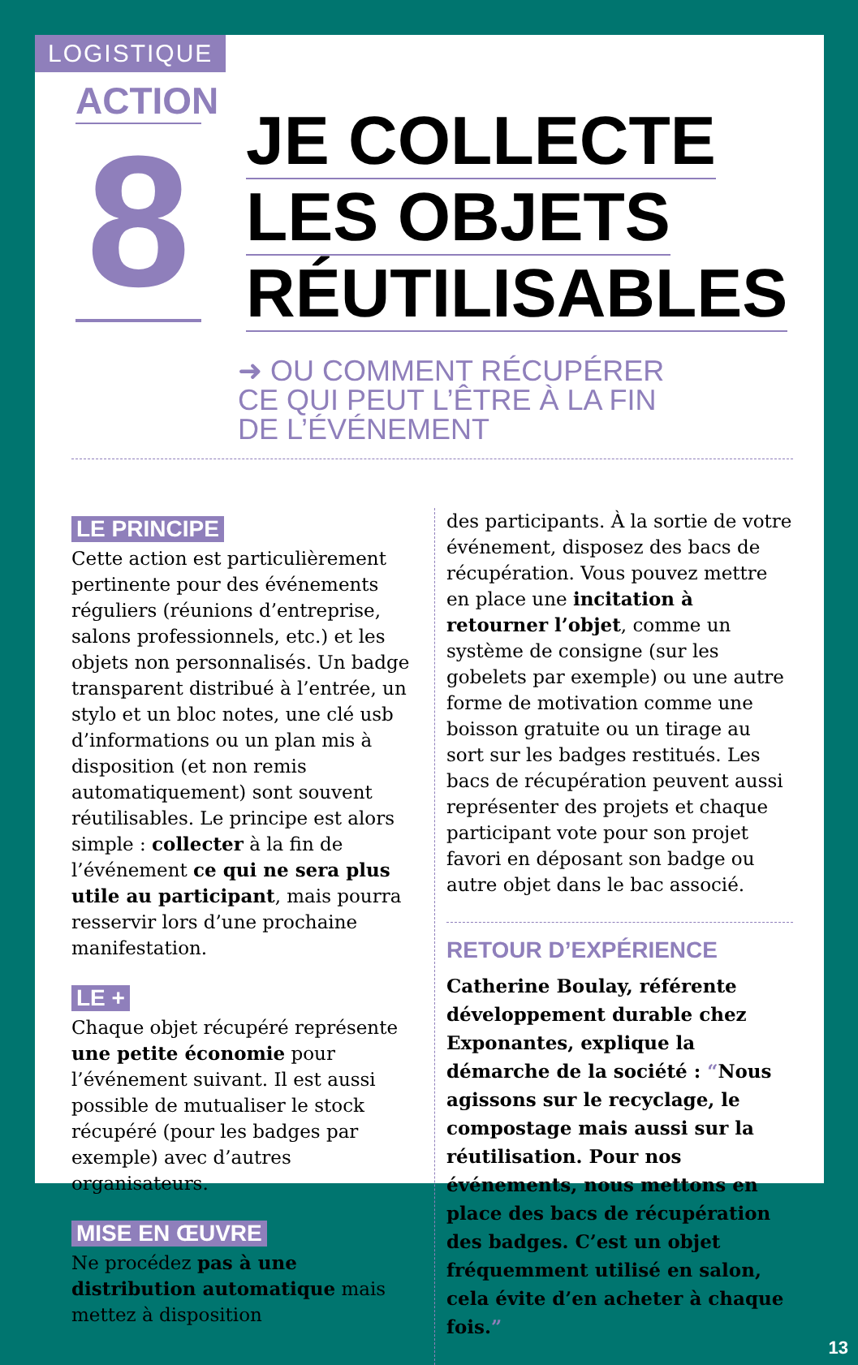LOGISTIQUE
ACTION
8
JE COLLECTE
LES OBJETS
RÉUTILISABLES
➜ OU COMMENT RÉCUPÉRER
CE QUI PEUT L’ÊTRE À LA FIN
DE L’ÉVÉNEMENT
LE PRINCIPE
Cette action est particulièrement pertinente pour des événements réguliers (réunions d’entreprise, salons professionnels, etc.) et les objets non personnalisés. Un badge transparent distribué à l’entrée, un stylo et un bloc notes, une clé usb d’informations ou un plan mis à disposition (et non remis automatiquement) sont souvent réutilisables. Le principe est alors simple : collecter à la fin de l’événement ce qui ne sera plus utile au participant, mais pourra resservir lors d’une prochaine manifestation.
LE +
Chaque objet récupéré représente une petite économie pour l’événement suivant. Il est aussi possible de mutualiser le stock récupéré (pour les badges par exemple) avec d’autres organisateurs.
MISE EN ŒUVRE
Ne procédez pas à une distribution automatique mais mettez à disposition
des participants. À la sortie de votre événement, disposez des bacs de récupération. Vous pouvez mettre en place une incitation à retourner l’objet, comme un système de consigne (sur les gobelets par exemple) ou une autre forme de motivation comme une boisson gratuite ou un tirage au sort sur les badges restitués. Les bacs de récupération peuvent aussi représenter des projets et chaque participant vote pour son projet favori en déposant son badge ou autre objet dans le bac associé.
RETOUR D’EXPÉRIENCE
Catherine Boulay, référente développement durable chez Exponantes, explique la démarche de la société : “Nous agissons sur le recyclage, le compostage mais aussi sur la réutilisation. Pour nos événements, nous mettons en place des bacs de récupération des badges. C’est un objet fréquemment utilisé en salon, cela évite d’en acheter à chaque fois.”
13